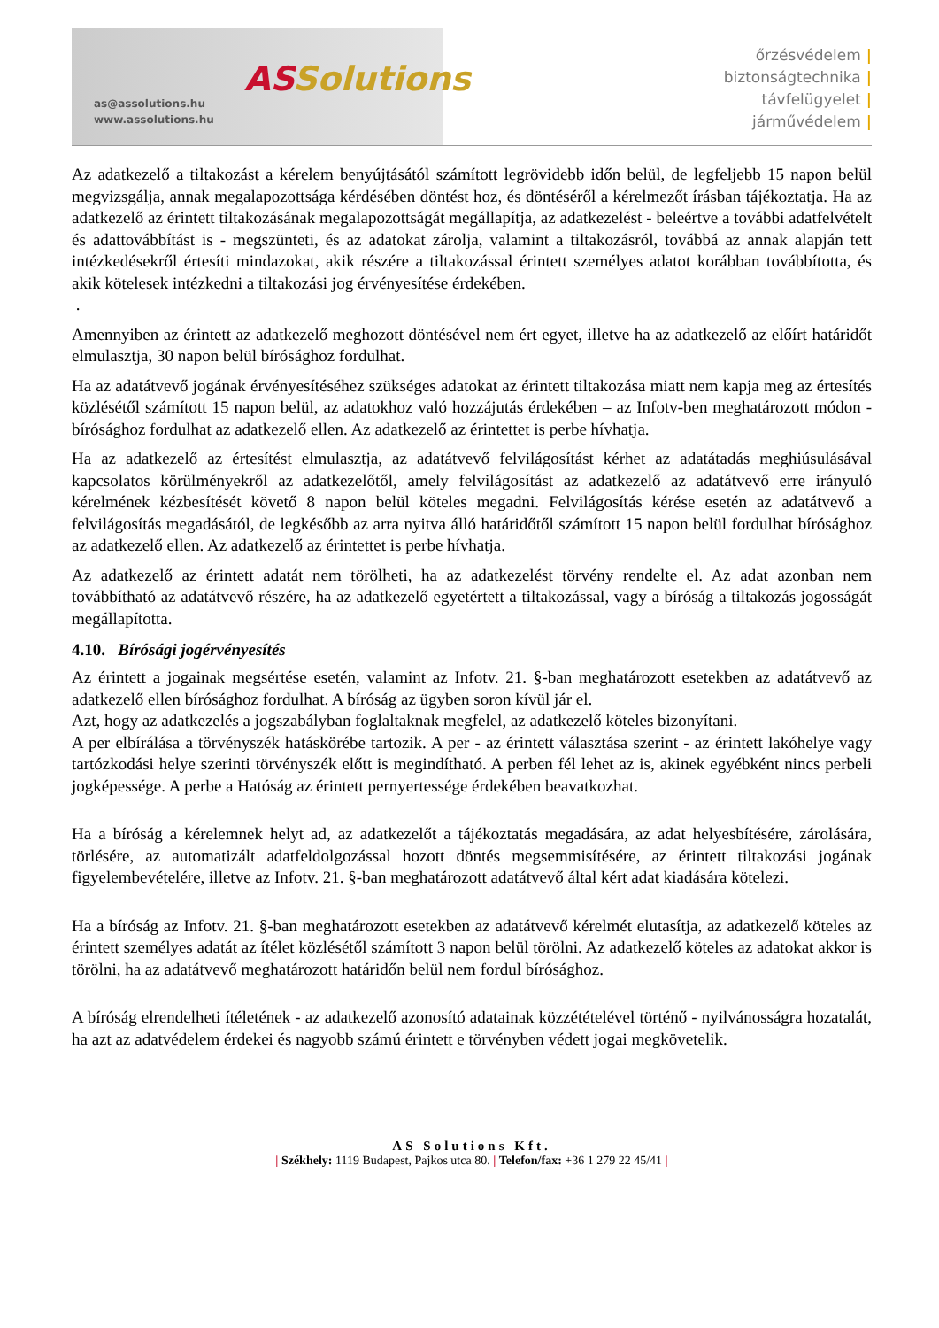AS Solutions
as@assolutions.hu
www.assolutions.hu
őrzésvédelem |
biztonságtechnika |
távfelügyelet |
járművédelem |
Az adatkezelő a tiltakozást a kérelem benyújtásától számított legrövidebb időn belül, de legfeljebb 15 napon belül megvizsgálja, annak megalapozottsága kérdésében döntést hoz, és döntéséről a kérelmezőt írásban tájékoztatja. Ha az adatkezelő az érintett tiltakozásának megalapozottságát megállapítja, az adatkezelést - beleértve a további adatfelvételt és adattovábbítást is - megszünteti, és az adatokat zárolja, valamint a tiltakozásról, továbbá az annak alapján tett intézkedésekről értesíti mindazokat, akik részére a tiltakozással érintett személyes adatot korábban továbbította, és akik kötelesek intézkedni a tiltakozási jog érvényesítése érdekében.
.
Amennyiben az érintett az adatkezelő meghozott döntésével nem ért egyet, illetve ha az adatkezelő az előírt határidőt elmulasztja, 30 napon belül bírósághoz fordulhat.
Ha az adatátvevő jogának érvényesítéséhez szükséges adatokat az érintett tiltakozása miatt nem kapja meg az értesítés közlésétől számított 15 napon belül, az adatokhoz való hozzájutás érdekében – az Infotv-ben meghatározott módon - bírósághoz fordulhat az adatkezelő ellen. Az adatkezelő az érintettet is perbe hívhatja.
Ha az adatkezelő az értesítést elmulasztja, az adatátvevő felvilágosítást kérhet az adatátadás meghiúsulásával kapcsolatos körülményekről az adatkezelőtől, amely felvilágosítást az adatkezelő az adatátvevő erre irányuló kérelmének kézbesítését követő 8 napon belül köteles megadni. Felvilágosítás kérése esetén az adatátvevő a felvilágosítás megadásától, de legkésőbb az arra nyitva álló határidőtől számított 15 napon belül fordulhat bírósághoz az adatkezelő ellen. Az adatkezelő az érintettet is perbe hívhatja.
Az adatkezelő az érintett adatát nem törölheti, ha az adatkezelést törvény rendelte el. Az adat azonban nem továbbítható az adatátvevő részére, ha az adatkezelő egyetértett a tiltakozással, vagy a bíróság a tiltakozás jogosságát megállapította.
4.10. Bírósági jogérvényesítés
Az érintett a jogainak megsértése esetén, valamint az Infotv. 21. §-ban meghatározott esetekben az adatátvevő az adatkezelő ellen bírósághoz fordulhat. A bíróság az ügyben soron kívül jár el.
Azt, hogy az adatkezelés a jogszabályban foglaltaknak megfelel, az adatkezelő köteles bizonyítani.
A per elbírálása a törvényszék hatáskörébe tartozik. A per - az érintett választása szerint - az érintett lakóhelye vagy tartózkodási helye szerinti törvényszék előtt is megindítható. A perben fél lehet az is, akinek egyébként nincs perbeli jogképessége. A perbe a Hatóság az érintett pernyertessége érdekében beavatkozhat.
Ha a bíróság a kérelemnek helyt ad, az adatkezelőt a tájékoztatás megadására, az adat helyesbítésére, zárolására, törlésére, az automatizált adatfeldolgozással hozott döntés megsemmisítésére, az érintett tiltakozási jogának figyelembevételére, illetve az Infotv. 21. §-ban meghatározott adatátvevő által kért adat kiadására kötelezi.
Ha a bíróság az Infotv. 21. §-ban meghatározott esetekben az adatátvevő kérelmét elutasítja, az adatkezelő köteles az érintett személyes adatát az ítélet közlésétől számított 3 napon belül törölni. Az adatkezelő köteles az adatokat akkor is törölni, ha az adatátvevő meghatározott határidőn belül nem fordul bírósághoz.
A bíróság elrendelheti ítéletének - az adatkezelő azonosító adatainak közzétételével történő - nyilvánosságra hozatalát, ha azt az adatvédelem érdekei és nagyobb számú érintett e törvényben védett jogai megkövetelik.
AS Solutions Kft.
| Székhely: 1119 Budapest, Pajkos utca 80. | Telefon/fax: +36 1 279 22 45/41 |